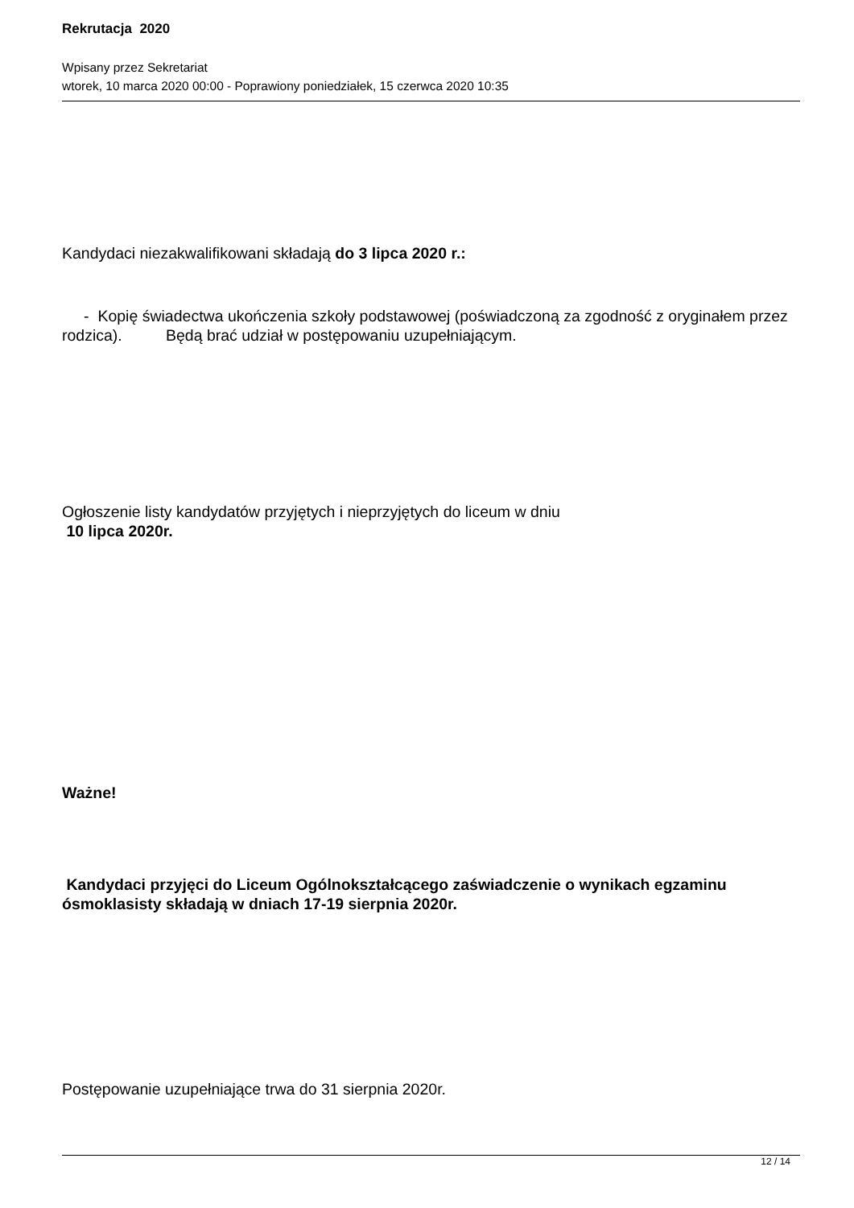Rekrutacja 2020
Wpisany przez Sekretariat
wtorek, 10 marca 2020 00:00 - Poprawiony poniedziałek, 15 czerwca 2020 10:35
Kandydaci niezakwalifikowani składają do 3 lipca 2020 r.:
- Kopię świadectwa ukończenia szkoły podstawowej (poświadczoną za zgodność z oryginałem przez rodzica). Będą brać udział w postępowaniu uzupełniającym.
Ogłoszenie listy kandydatów przyjętych i nieprzyjętych do liceum w dniu
10 lipca 2020r.
Ważne!
Kandydaci przyjęci do Liceum Ogólnokształcącego zaświadczenie o wynikach egzaminu ósmoklasisty składają w dniach 17-19 sierpnia 2020r.
Postępowanie uzupełniające trwa do 31 sierpnia 2020r.
12 / 14